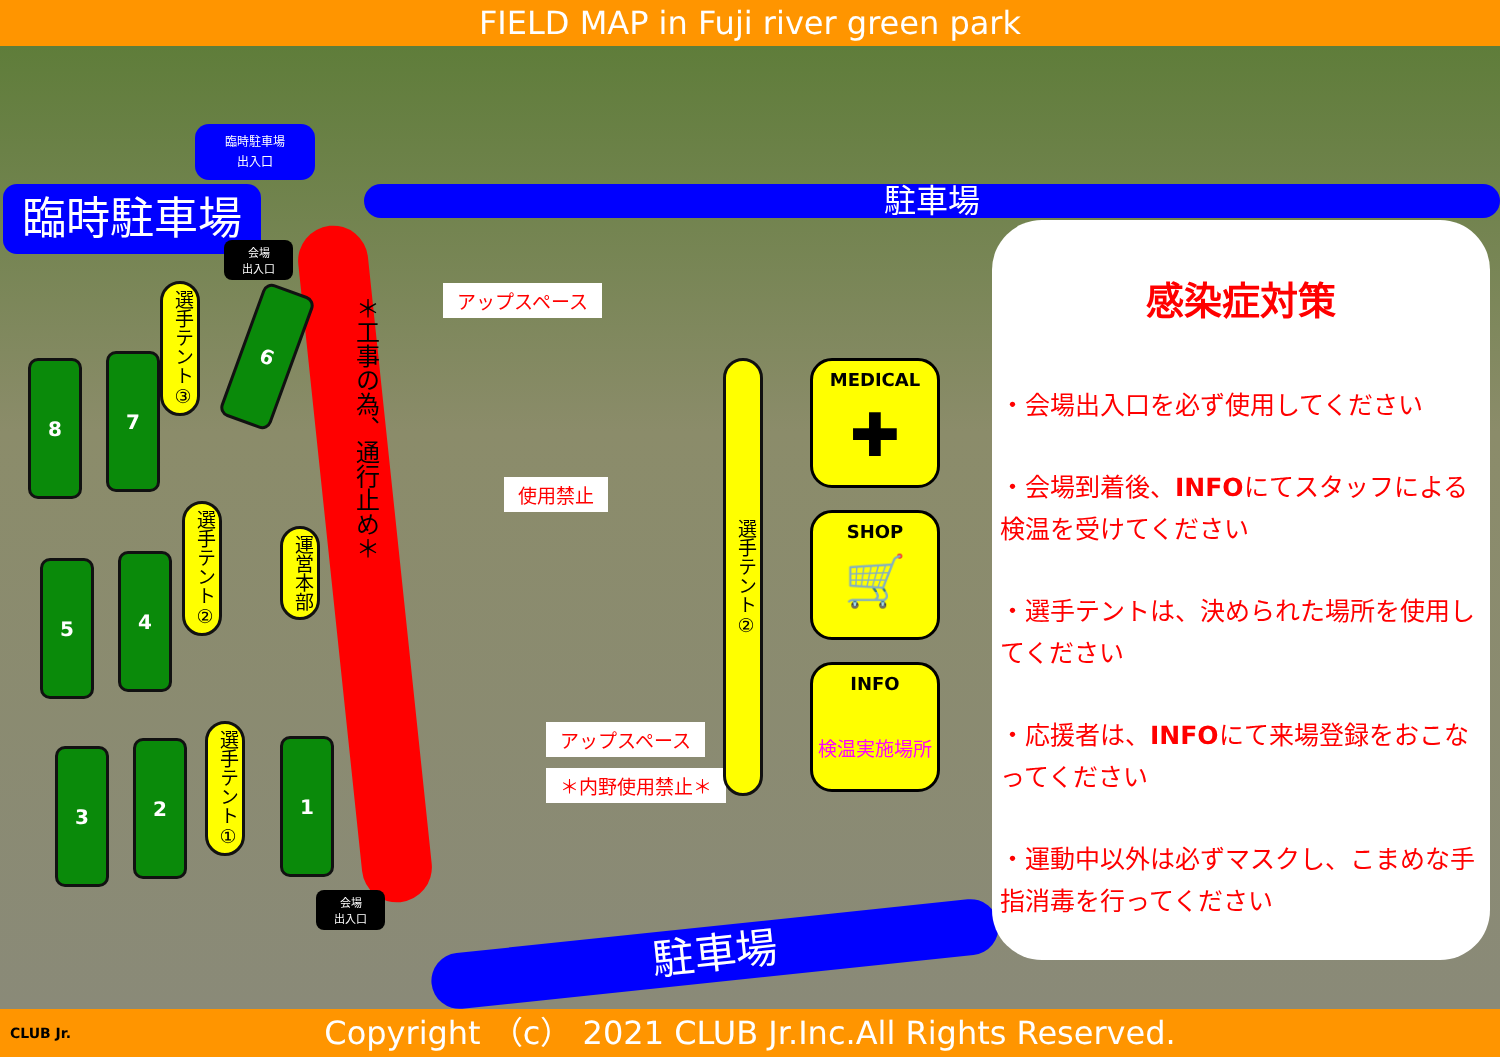FIELD MAP in Fuji river green park
臨時駐車場
出入口
臨時駐車場 駐車場
会場
出入口
＊工事の為、通行止め＊
アップスペース
使用禁止
アップスペース
＊内野使用禁止＊
8 7
6
5 4
3 2 1
選手テント③
選手テント②
選手テント①
運営本部
選手テント②
会場
出入口
MEDICAL
✚
SHOP
🛒
INFO
検温実施場所
駐車場
感染症対策
・会場出入口を必ず使用してください
・会場到着後、INFOにてスタッフによる検温を受けてください
・選手テントは、決められた場所を使用してください
・応援者は、INFOにて来場登録をおこなってください
・運動中以外は必ずマスクし、こまめな手指消毒を行ってください
CLUB Jr. Copyright （c） 2021 CLUB Jr.Inc.All Rights Reserved.